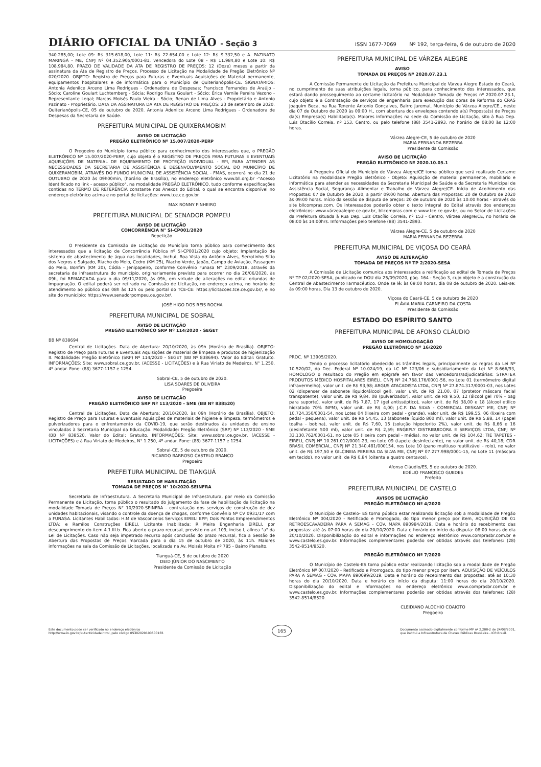DIÁRIO OFICIAL DA UNIÃO - Seção 3
ISSN 1677-7069 Nº 192, terça-feira, 6 de outubro de 2020
340.285,00; Lote 09: R$ 315.618,00, Lote 11: R$ 22.654,00 e Lote 12: R$ 9.332,50 e A. PAZINATO MARINGÁ - ME, CNPJ Nº 04.352.905/0001-81, vencedora do Lote 08 - R$ 11.984,80 e Lote 10: R$ 108.984,80. PRAZO DE VALIDADE DA ATA DE REGISTRO DE PREÇOS: 12 (Doze) meses a partir da assinatura da Ata de Registro de Preços. Processo de Licitação na Modalidade de Pregão Eletrônico Nº 020/2020. OBJETO: Registro de Preços para Futuras e Eventuais Aquisições de Material permanente, equipamentos hospitalares e de informática para o Município de Quiterianópolis-CE. SIGNATÁRIOS: Antonia Adenilce Arceno Lima Rodrigues - Ordenadora de Despesas; Francisco Fernandes de Araújo - Sócio; Caroline Goulart Luchtemberg - Sócia; Rodrigo Fiuza Goulart - Sócio; Érica Vernile Pereira Vezono - Representante Legal; Marcos Moisés Paulo Vieira - Sócio; Renan de Lima Alves - Proprietário e Antonio Pazinato - Proprietário. DATA DA ASSINATURA DA ATA DE REGISTRO DE PREÇOS: 23 de setembro de 2020. Quiterianópolis-CE, 05 de outubro de 2020. Antonia Adenilce Arceno Lima Rodrigues - Ordenadora de Despesas da Secretaria de Saúde.
PREFEITURA MUNICIPAL DE QUIXERAMOBIM
AVISO DE LICITAÇÃO
PREGÃO ELETRÔNICO Nº 15.007/2020-PERP
O Pregoeiro do Município torna público para conhecimento dos interessados que, o PREGÃO ELETRÔNICO Nº 15.007/2020-PERP, cujo objeto é o REGISTRO DE PREÇOS PARA FUTURAS E EVENTUAIS AQUISIÇÕES DE MATERIAL DE EQUIPAMENTO DE PROTEÇÃO INDIVIDUAL - EPI, PARA ATENDER AS NECESSIDADES DA SECRETARIA DE ASSISTÊNCIA E DESENVOLVIMENTO SOCIAL DO MUNICÍPIO DE QUIXERAMOBIM, ATRAVÉS DO FUNDO MUNICIPAL DE ASSISTÊNCIA SOCIAL - FMAS, ocorrerá no dia 21 de OUTUBRO de 2020 às 09h00min, (horário de Brasília), no endereço eletrônico www.bll.org.br -"Acesso Identificado no link - acesso público", na modalidade PREGÃO ELETRÔNICO, tudo conforme especificações contidas no TERMO DE REFERÊNCIA constante nos Anexos do Edital, o qual se encontra disponível no endereço eletrônico acima e no portal de licitações: www.tce.ce.gov.br.
MAX RONNY PINHEIRO
PREFEITURA MUNICIPAL DE SENADOR POMPEU
AVISO DE LICITAÇÃO
CONCORRÊNCIA N° SI-CP001/2020
Repetição
O Presidente da Comissão de Licitação do Município torna público para conhecimento dos interessados que a licitação de Concorrência Pública nº SI-CP001/2020 cujo objeto: Implantação de sistema de abastecimento de água nas localidades, Inchui, Boa Vista do Antônio Alves, Serrotinho Sítio dos Negros e Salgado, Riacho do Meio, Cedro (KM 25), Riacho Verde, Japão, Campo de Aviação, Passagem do Meio, Bonfim (KM 20), Códia - Jenipapeiro, conforme Convênio Funasa N° 2309/2018, através da secretaria de infraestrutura do município, originariamente previsto para ocorrer no dia 26/06/2020, às 09h, foi REMARCADA para o dia 09/11/2020, às 09h, em virtude de alterações no edital oriundas de impugnação. O edital poderá ser retirado na Comissão de Licitação, no endereço acima, no horário de atendimento ao público das 08h às 12h ou pelo portal do TCE-CE: https://licitacoes.tce.ce.gov.br/, e no site do município: https://www.senadorpompeu.ce.gov.br/.
JOSÉ HIGO DOS REIS ROCHA
PREFEITURA MUNICIPAL DE SOBRAL
AVISO DE LICITAÇÃO
PREGÃO ELETRÔNICO SRP Nº 114/2020 - SEGET
BB Nº 838694
Central de Licitações. Data de Abertura: 20/10/2020, às 09h (Horário de Brasília). OBJETO: Registro de Preço para Futuras e Eventuais Aquisições de material de limpeza e produtos de higienização II. Modalidade: Pregão Eletrônico (SRP) Nº 114/2020 - SEGET (BB Nº 838694). Valor do Edital: Gratuito. INFORMAÇÕES: Site: www.sobral.ce.gov.br, (ACESSE - LICITAÇÕES) e à Rua Viriato de Medeiros, N° 1.250, 4º andar. Fone: (88) 3677-1157 e 1254.
Sobral-CE, 5 de outubro de 2020.
LISA SOARES DE OLIVEIRA
Pregoeira
AVISO DE LICITAÇÃO
PREGÃO ELETRÔNICO SRP Nº 113/2020 - SME (BB Nº 838520)
Central de Licitações. Data de Abertura: 20/10/2020, às 09h (Horário de Brasília). OBJETO: Registro de Preço para Futuras e Eventuais Aquisições de materiais de higiene e limpeza, termômetros e pulverizadores para o enfrentamento da COVID-19, que serão destinados às unidades de ensino vinculadas à Secretaria Municipal da Educação. Modalidade: Pregão Eletrônico (SRP) Nº 113/2020 - SME (BB Nº 838520. Valor do Edital: Gratuito. INFORMAÇÕES: Site: www.sobral.ce.gov.br, (ACESSE - LICITAÇÕES) e à Rua Viriato de Medeiros, N° 1.250, 4º andar. Fone: (88) 3677-1157 e 1254.
Sobral-CE, 5 de outubro de 2020.
RICARDO BARROSO CASTELO BRANCO
Pregoeiro
PREFEITURA MUNICIPAL DE TIANGUÁ
RESULTADO DE HABILITAÇÃO
TOMADA DE PREÇOS N° 10/2020-SEINFRA
Secretaria de Infraestrutura. A Secretaria Municipal de Infraestrutura, por meio da Comissão Permanente de Licitação, torna público o resultado do julgamento da fase de habilitação da licitação na modalidade Tomada de Preços N° 10/2020-SEINFRA - contratação dos serviços de construção de dez unidades habitacionais, visando o controle da doença de chagas, conforme Convênio Nº CV 0931/17 com a FUNASA. Licitantes Habilitadas: H.M de Vasconcelos Serviços EIRELI EPP; Dois Pontos Empreendimentos LTDA; e Ramilos Construções EIRELI. Licitante Inabilitada: R Meira Engenharia EIRELI, por descumprimento do item 4.1.III.b. Fica aberto o prazo recursal, previsto no art.109, inciso I, alínea "a" da Lei de Licitações. Caso não seja impetrado recurso após conclusão do prazo recursal, fica a Sessão de Abertura das Propostas de Preços marcada para o dia 15 de outubro de 2020, às 11h. Maiores informações na sala da Comissão de Licitações, localizada na Av. Moisés Moita nº 785 - Bairro Planalto.
Tianguá-CE, 5 de outubro de 2020
DEID JÚNIOR DO NASCIMENTO
Presidente da Comissão de Licitação
PREFEITURA MUNICIPAL DE VÁRZEA ALEGRE
AVISO
TOMADA DE PREÇOS Nº 2020.07.23.1
A Comissão Permanente de Licitação da Prefeitura Municipal de Várzea Alegre Estado do Ceará, no cumprimento de suas atribuições legais, torna público, para conhecimento dos interessados, que estará dando prosseguimento ao certame licitatório na Modalidade Tomada de Preços nº 2020.07.23.1, cujo objeto é a Contratação de serviços de engenharia para execução das obras de Reforma do CRAS Joaquim Beca, na Rua Tenente Antonio Gonçalves, Bairro Juremal, Município de Várzea Alegre/CE., neste dia 07 de Outubro de 2020 às 09:00 H., com abertura dos envelopes contendo a(s) Proposta(s) de Preços da(s) Empresa(s) Habilitada(s). Maiores informações na sede da Comissão de Licitação, sito à Rua Dep. Luis Otacílio Correia, nº 153, Centro, ou pelo telefone (88) 3541-2893, no horário de 08:00 às 12:00 horas.
Várzea Alegre-CE, 5 de outubro de 2020
MARIA FERNANDA BEZERRA
Presidente da Comissão
AVISO DE LICITAÇÃO
PREGÃO ELETRÔNICO Nº 2020.10.05.1
A Pregoeira Oficial do Município de Várzea Alegre/CE torna público que será realizado Certame Licitatório na modalidade Pregão Eletrônico - Objeto: Aquisição de material permanente, mobiliário e informática para atender as necessidades da Secretaria Municipal de Saúde e da Secretaria Municipal de Assistência Social, Segurança Alimentar e Trabalho de Várzea Alegre/CE. Início de Acolhimento das Propostas: 07 de Outubro de 2020, a partir 09:00 horas. Abertura das Propostas: 20 de Outubro de 2020 às 09:00 horas. Início da sessão de disputa de preços: 20 de outubro de 2020 às 10:00 horas - através do site bllcompras.com. Os interessados poderão obter o texto integral do Edital através dos endereços eletrônicos: www.várzeaalegre.ce.gov.br, bllcompras.com e www.tce.ce.gov.br, ou no Setor de Licitações da Prefeitura situada à Rua Dep. Luiz Otacílio Correia, nº 153 - Centro, Várzea Alegre/CE, no horário de 08:00 às 14:00hrs. Informações pelo telefone (88) 3541-2893.
Várzea Alegre-CE, 5 de outubro de 2020
MARIA FERNANDA BEZERRA
PREFEITURA MUNICIPAL DE VIÇOSA DO CEARÁ
AVISO DE ALTERAÇÃO
TOMADA DE PREÇOS Nº TP 2/2020-SESA
A Comissão de Licitação comunica aos interessados a retificação ao edital de Tomada de Preços Nº TP 02/2020-SESA, publicado no DOU dia 25/09/2020, pág. 164 - Seção 3, cujo objeto é a construção da Central de Abastecimento Farmacêutico. Onde se lê: às 09:00 horas, dia 08 de outubro de 2020. Leia-se: às 09:00 horas, Dia 13 de outubro de 2020.
Viçosa do Ceará-CE, 5 de outubro de 2020
FLÁVIA MARIA CARNEIRO DA COSTA
Presidente da Comissão
ESTADO DO ESPÍRITO SANTO
PREFEITURA MUNICIPAL DE AFONSO CLÁUDIO
AVISO DE HOMOLOGAÇÃO
PREGÃO ELETRÔNICO Nº 16/2020
PROC. Nº 13905/2020.
Tendo o processo licitatório obedecido os trâmites legais, principalmente as regras da Lei Nº 10.520/02, do Dec. Federal Nº 10.024/19, da LC Nº 123/06 e subsidiariamente da Lei Nº 8.666/93, HOMOLOGO o resultado do Pregão em epígrafe em favor das vencedoras/adjudicatárias: STRAFER PRODUTOS MÉDICO HOSPITALARES EIRELI, CNPJ Nº 24.768.176/0001-56, no Lote 01 (termômetro digital infravermelho), valor unit. de R$ 93,98; ARGUS ATACADISTA LTDA, CNPJ Nº 27.874.317/0001-03, nos Lotes 02 (dispenser de sabonete líquido/álcool gel), valor unit. de R$ 21,00, 07 (protetor máscara facial transpatente), valor unit. de R$ 9,84, 08 (pulverizador), valor unit. de R$ 9,50, 12 (álcool gel 70% - bag para suporte), valor unit. de R$ 7,87, 17 (gel antisséptico), valor unit. de R$ 38,00 e 18 (álcool etílico hidratado 70% INPM), valor unit. de R$ 4,00; J.C.P. DA SILVA - COMERCIAL DESKART ME, CNPJ Nº 10.724.350/0001-54, nos Lotes 04 (lixeira com pedal - grande), valor unit. de R$ 199,55, 06 (lixeira com pedal - pequena), valor unit. de R$ 54,45, 13 (sabonete líquido 800 ml), valor unit. de R$ 5,88, 14 (papel toalha - bobina), valor unit. de R$ 7,60, 15 (solução hipoclorito 2%), valor unit. de R$ 8,66 e 16 (desinfetante 500 ml), valor unit. de R$ 2,59; ENGEPLY DISTRIBUIDORA E SERVIÇOS LTDA, CNPJ Nº 33.130.762/0001-61, no Lote 05 (lixeira com pedal - média), no valor unit. de R$ 104,62; TIE TAPETES - EIRELI, CNPJ Nº 10.261.012/0001-23, no Lote 09 (tapete desinfectante), no valor unit. de R$ 40,18; CDR BRASIL COMERCIAL, CNPJ Nº 21.340.481/000154, nos Lote 10 (pano multiuso reutilizável - rolo), no valor unit. de R$ 197,50 e GILCINEIA PEREIRA DA SILVA ME, CNPJ Nº 07.277.998/0001-15, no Lote 11 (máscara em tecido), no valor unit. de R$ 0,84 (oitenta e quatro centavos).
Afonso Cláudio/ES, 5 de outubro de 2020.
EDÉLIO FRANCISCO GUEDES
Prefeito
PREFEITURA MUNICIPAL DE CASTELO
AVISOS DE LICITAÇÃO
PREGÃO ELETRÔNICO Nº 4/2020
O Município de Castelo- ES torna público estar realizando licitação sob a modalidade de Pregão Eletrônico Nº 004/2020 - Retificado e Prorrogado, do tipo menor preço por item, AQUISIÇÃO DE 01 RETROESCAVADEIRA PARA A SEMAG - COV. MAPA 890984/2019. Data e horário do recebimento das propostas: até às 07:00 horas do dia 20/10/2020. Data e horário do início da disputa: 08:00 horas do dia 20/10/2020. Disponibilização do edital e informações no endereço eletrônico www.comprasbr.com.br e www.castelo.es.gov.br. Informações complementares poderão ser obtidas através dos telefones: (28) 3542-8514/8520.
PREGÃO ELETRÔNICO Nº 7/2020
O Município de Castelo-ES torna público estar realizando licitação sob a modalidade de Pregão Eletrônico Nº 007/2020 - Retificado e Prorrogado, do tipo menor preço por item, AQUISIÇÃO DE VEÍCULOS PARA A SEMAG - COV. MAPA 890099/2019. Data e horário do recebimento das propostas: até as 10:30 horas do dia 20/10/2020. Data e horário do início da disputa: 11:00 horas do dia 20/10/2020. Disponibilização do edital e informações no endereço eletrônico www.comprasbr.com.br e www.castelo.es.gov.br. Informações complementares poderão ser obtidas através dos telefones: (28) 3542-8514/8520.
CLEIDIANO ALOCHIO COAIOTO
Pregoeiro
Este documento pode ser verificado no endereço eletrônico
http://www.in.gov.br/autenticidade.html, pelo código 05302020100600165
165
Documento assinado digitalmente conforme MP nº 2.200-2 de 24/08/2001,
que institui a Infraestrutura de Chaves Públicas Brasileira - ICP-Brasil.